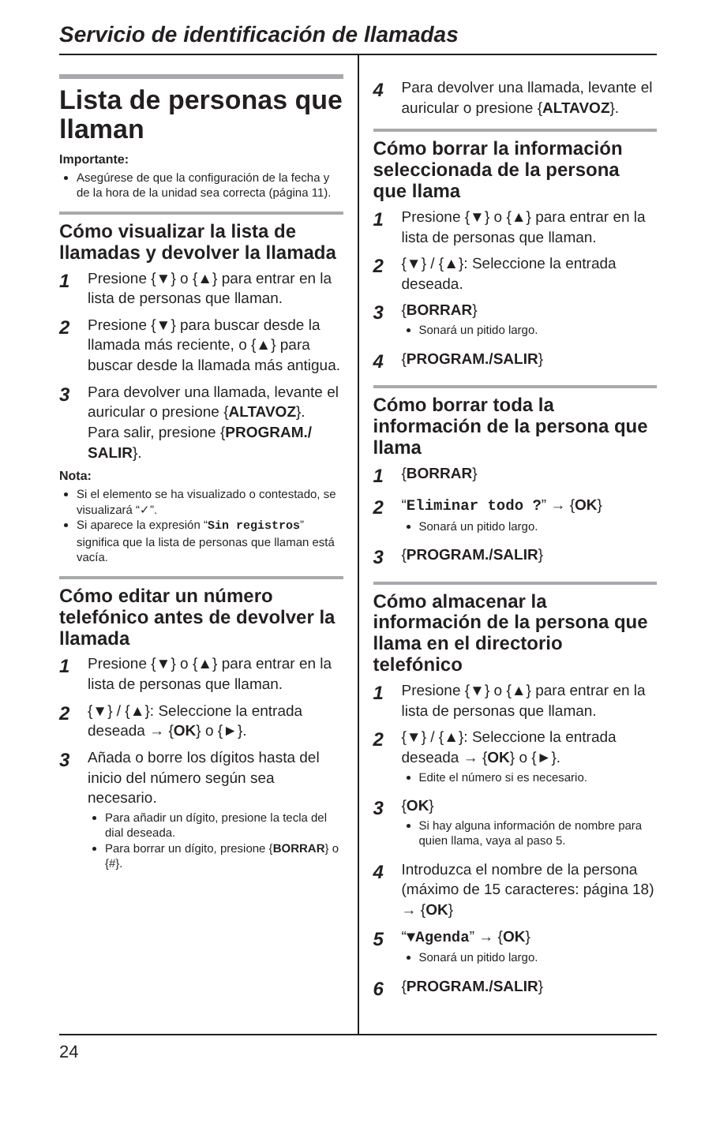Servicio de identificación de llamadas
Lista de personas que llaman
Importante:
Asegúrese de que la configuración de la fecha y de la hora de la unidad sea correcta (página 11).
Cómo visualizar la lista de llamadas y devolver la llamada
1 Presione {▼} o {▲} para entrar en la lista de personas que llaman.
2 Presione {▼} para buscar desde la llamada más reciente, o {▲} para buscar desde la llamada más antigua.
3 Para devolver una llamada, levante el auricular o presione {ALTAVOZ}.
Para salir, presione {PROGRAM./ SALIR}.
Nota:
Si el elemento se ha visualizado o contestado, se visualizará “✓”.
Si aparece la expresión “Sin registros” significa que la lista de personas que llaman está vacía.
Cómo editar un número telefónico antes de devolver la llamada
1 Presione {▼} o {▲} para entrar en la lista de personas que llaman.
2 {▼} / {▲}: Seleccione la entrada deseada → {OK} o {►}.
3 Añada o borre los dígitos hasta del inicio del número según sea necesario.
Para añadir un dígito, presione la tecla del dial deseada.
Para borrar un dígito, presione {BORRAR} o {#}.
4 Para devolver una llamada, levante el auricular o presione {ALTAVOZ}.
Cómo borrar la información seleccionada de la persona que llama
1 Presione {▼} o {▲} para entrar en la lista de personas que llaman.
2 {▼} / {▲}: Seleccione la entrada deseada.
3 {BORRAR}
Sonará un pitido largo.
4 {PROGRAM./SALIR}
Cómo borrar toda la información de la persona que llama
1 {BORRAR}
2 “Eliminar todo ?” → {OK}
Sonará un pitido largo.
3 {PROGRAM./SALIR}
Cómo almacenar la información de la persona que llama en el directorio telefónico
1 Presione {▼} o {▲} para entrar en la lista de personas que llaman.
2 {▼} / {▲}: Seleccione la entrada deseada → {OK} o {►}.
Edite el número si es necesario.
3 {OK}
Si hay alguna información de nombre para quien llama, vaya al paso 5.
4 Introduzca el nombre de la persona (máximo de 15 caracteres: página 18) → {OK}
5 “▼Agenda” → {OK}
Sonará un pitido largo.
6 {PROGRAM./SALIR}
24